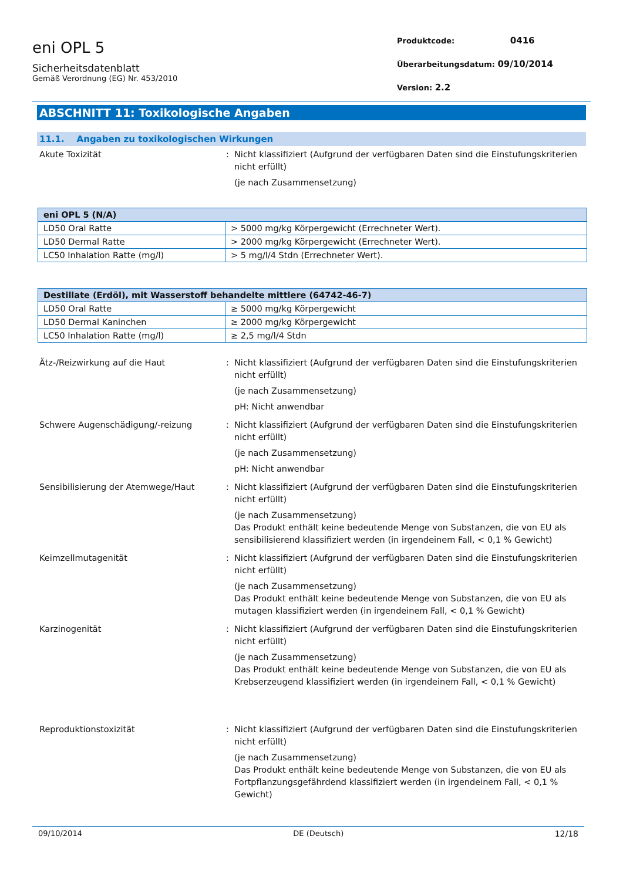eni OPL 5
Sicherheitsdatenblatt
Gemäß Verordnung (EG) Nr. 453/2010
Produktcode: 0416
Überarbeitungsdatum: 09/10/2014
Version: 2.2
ABSCHNITT 11: Toxikologische Angaben
11.1. Angaben zu toxikologischen Wirkungen
Akute Toxizität : Nicht klassifiziert (Aufgrund der verfügbaren Daten sind die Einstufungskriterien nicht erfüllt)
(je nach Zusammensetzung)
| eni OPL 5 (N/A) | |
| --- | --- |
| LD50 Oral Ratte | > 5000 mg/kg Körpergewicht (Errechneter Wert). |
| LD50 Dermal Ratte | > 2000 mg/kg Körpergewicht (Errechneter Wert). |
| LC50 Inhalation Ratte (mg/l) | > 5 mg/l/4 Stdn (Errechneter Wert). |
| Destillate (Erdöl), mit Wasserstoff behandelte mittlere (64742-46-7) | |
| --- | --- |
| LD50 Oral Ratte | ≥ 5000 mg/kg Körpergewicht |
| LD50 Dermal Kaninchen | ≥ 2000 mg/kg Körpergewicht |
| LC50 Inhalation Ratte (mg/l) | ≥ 2,5 mg/l/4 Stdn |
Ätz-/Reizwirkung auf die Haut : Nicht klassifiziert (Aufgrund der verfügbaren Daten sind die Einstufungskriterien nicht erfüllt)
(je nach Zusammensetzung)
pH: Nicht anwendbar
Schwere Augenschädigung/-reizung : Nicht klassifiziert (Aufgrund der verfügbaren Daten sind die Einstufungskriterien nicht erfüllt)
(je nach Zusammensetzung)
pH: Nicht anwendbar
Sensibilisierung der Atemwege/Haut : Nicht klassifiziert (Aufgrund der verfügbaren Daten sind die Einstufungskriterien nicht erfüllt)
(je nach Zusammensetzung)
Das Produkt enthält keine bedeutende Menge von Substanzen, die von EU als sensibilisierend klassifiziert werden (in irgendeinem Fall, < 0,1 % Gewicht)
Keimzellmutagenität : Nicht klassifiziert (Aufgrund der verfügbaren Daten sind die Einstufungskriterien nicht erfüllt)
(je nach Zusammensetzung)
Das Produkt enthält keine bedeutende Menge von Substanzen, die von EU als mutagen klassifiziert werden (in irgendeinem Fall, < 0,1 % Gewicht)
Karzinogenität : Nicht klassifiziert (Aufgrund der verfügbaren Daten sind die Einstufungskriterien nicht erfüllt)
(je nach Zusammensetzung)
Das Produkt enthält keine bedeutende Menge von Substanzen, die von EU als Krebserzeugend klassifiziert werden (in irgendeinem Fall, < 0,1 % Gewicht)
Reproduktionstoxizität : Nicht klassifiziert (Aufgrund der verfügbaren Daten sind die Einstufungskriterien nicht erfüllt)
(je nach Zusammensetzung)
Das Produkt enthält keine bedeutende Menge von Substanzen, die von EU als Fortpflanzungsgefährdend klassifiziert werden (in irgendeinem Fall, < 0,1 % Gewicht)
09/10/2014 DE (Deutsch) 12/18